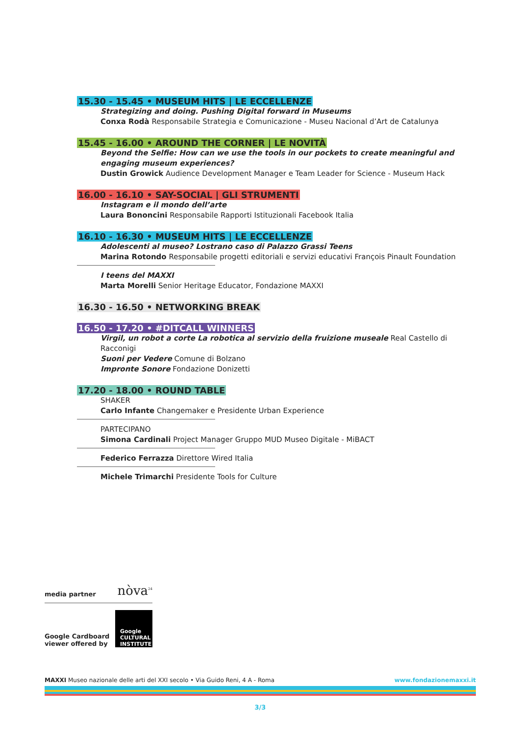15.30 - 15.45 • MUSEUM HITS | LE ECCELLENZE
Strategizing and doing. Pushing Digital forward in Museums
Conxa Rodà Responsabile Strategia e Comunicazione - Museu Nacional d’Art de Catalunya
15.45 - 16.00 • AROUND THE CORNER | LE NOVITÀ
Beyond the Selfie: How can we use the tools in our pockets to create meaningful and engaging museum experiences?
Dustin Growick Audience Development Manager e Team Leader for Science - Museum Hack
16.00 - 16.10 • SAY-SOCIAL | GLI STRUMENTI
Instagram e il mondo dell’arte
Laura Bononcini Responsabile Rapporti Istituzionali Facebook Italia
16.10 - 16.30 • MUSEUM HITS | LE ECCELLENZE
Adolescenti al museo? Lostrano caso di Palazzo Grassi Teens
Marina Rotondo Responsabile progetti editoriali e servizi educativi François Pinault Foundation
I teens del MAXXI
Marta Morelli Senior Heritage Educator, Fondazione MAXXI
16.30 - 16.50 • NETWORKING BREAK
16.50 - 17.20 • #DITCALL WINNERS
Virgil, un robot a corte La robotica al servizio della fruizione museale Real Castello di Racconigi
Suoni per Vedere Comune di Bolzano
Impronte Sonore Fondazione Donizetti
17.20 - 18.00 • ROUND TABLE
SHAKER
Carlo Infante Changemaker e Presidente Urban Experience
PARTECIPANO
Simona Cardinali Project Manager Gruppo MUD Museo Digitale - MiBACT
Federico Ferrazza Direttore Wired Italia
Michele Trimarchi Presidente Tools for Culture
media partner nòva<sup>24</sup>
Google Cardboard
viewer offered by Google
CULTURAL
INSTITUTE
MAXXI Museo nazionale delle arti del XXI secolo • Via Guido Reni, 4 A - Roma www.fondazionemaxxi.it
3/3